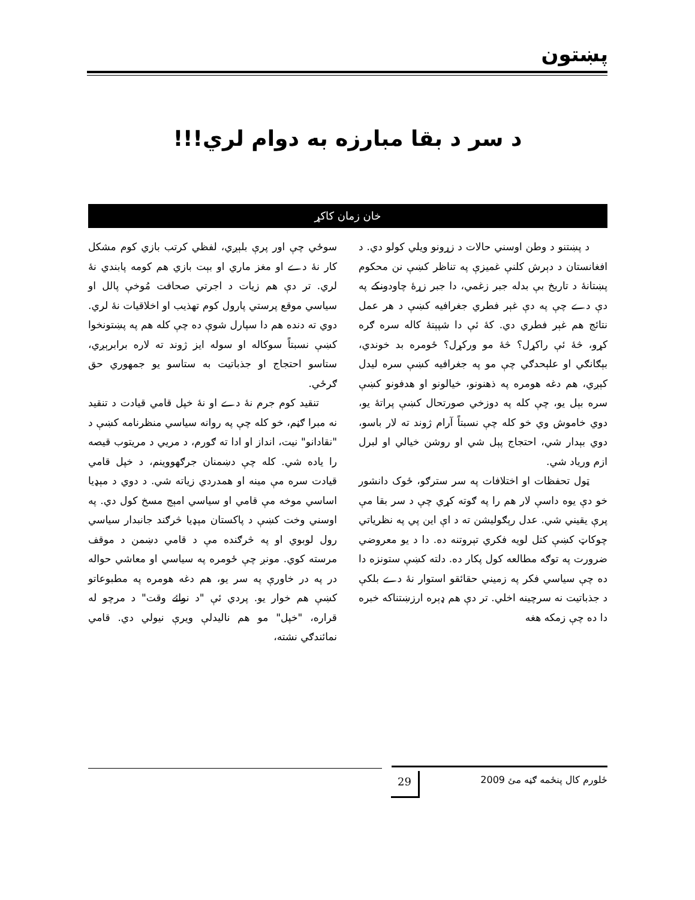پښتون
د سر د بقا مبارزه به دوام لري!!!
خان زمان کاکړ
د پښتنو د وطن اوسني حالات د زړونو ويلي کولو دي. د افغانستان د دېرش کلنې غميزې په تناظر کښې نن محکوم پښتانۀ د تاريخ بې بدله جبر زغمي، دا جبر زړۀ چاودونکے په دې دے چې په دې غېر فطري جغرافيه کښې د هر عمل نتائج هم غېر فطري دي. کۀ ئې دا شپېتۀ کاله سره ګره کړو، څۀ ئې راکړل؟ څۀ مو ورکړل؟ ځومره بد خوندي، بېګانګي او علېحدګي چې مو په جغرافيه کښې سره ليدل کېږي، هم دغه هومره په ذهنونو، خيالونو او هدفونو کښې سره بېل يو، چې کله په دوزخي صورتحال کښې پراتۀ يو، دوي خاموش وي خو کله چې نسبتاً آرام ژوند ته لار باسو، دوي بېدار شي، احتجاج پېل شي او روشن خيالي او لبرل ازم ورياد شي.
ټول تحفظات او اختلافات په سر سترګو، ځوک دانشور خو دې يوه داسې لار هم را په ګوته کړي چې د سر بقا مې پرې يقيني شي. عدل رېګوليشن ته د اې اين پي په نظرياتي چوکاټ کښې کتل لويه فکري تېروتنه ده. دا د يو معروضي ضرورت په توګه مطالعه کول پکار ده. دلته کښې ستونزه دا ده چې سياسي فکر په زميني حقائقو استوار نۀ دے بلکې د جذباتيت نه سرچينه اخلي. تر دې هم ډېره ارزښتناکه خبره دا ده چې زمکه هغه
سوځي چې اور پرې بلېږي، لفظي کرتب بازي کوم مشکل کار نۀ دے او مغز ماري او بېت بازي هم کومه پابندي نۀ لري. تر دې هم زيات د اجرتي صحافت مُوخې پالل او سياسي موقع پرستي پارول کوم تهذيب او اخلاقيات نۀ لري. دوي ته دنده هم دا سپارل شوې ده چې کله هم په پښتونخوا کښې نسبتاً سوکاله او سوله ايز ژوند ته لاره برابرېږي، ستاسو احتجاج او جذباتيت به ستاسو يو جمهوري حق ګرځي.
تنقيد کوم جرم نۀ دے او نۀ خپل قامي قيادت د تنقيد نه مبرا ګڼم، خو کله چې په روانه سياسي منظرنامه کښې د "نقادانو" نيت، انداز او ادا ته ګورم، د مريي د مريتوب قيصه را ياده شي. کله چې دښمنان جرګهووينم، د خپل قامي قيادت سره مې مينه او همدردي زياته شي. د دوي د مېډيا اساسي موخه مې قامي او سياسي امېج مسخ کول دي. په اوسني وخت کښې د پاکستان مېډيا څرګند جانبدار سياسي رول لوبوي او په څرګنده مې د قامي دښمن د موقف مرسته کوي. مونږ چې ځومره په سياسي او معاشي حواله در په در خاورې په سر يو، هم دغه هومره په مطبوعاتو کښې هم خوار يو. پردي ئې "د نوائے وقت" د مرچو له قراره، "خپل" مو هم ناليدلې ويرې نيولي دي. قامي نمائندګي نشته،
29 ځلورم کال پنځمه ګڼه مئ 2009